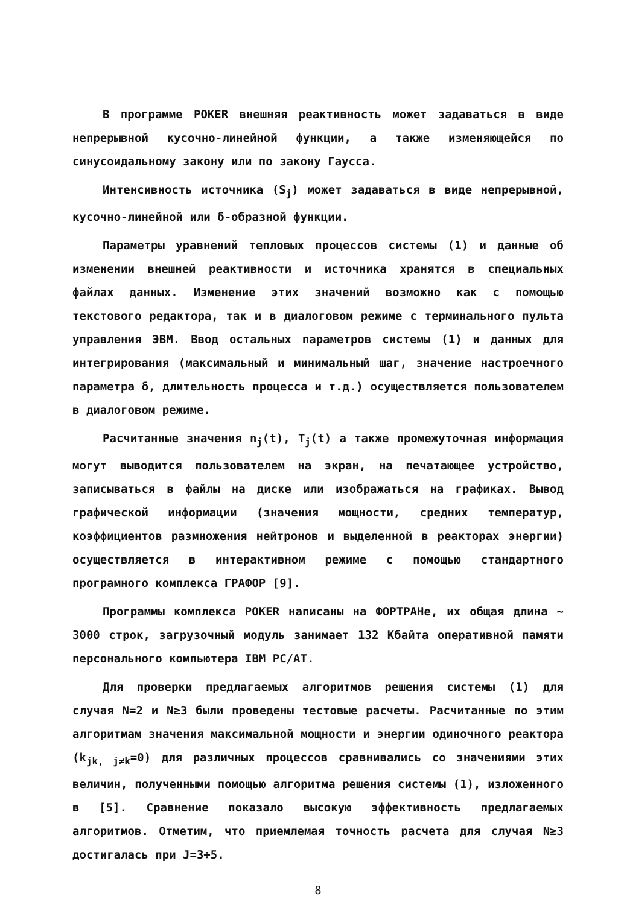В программе POKER внешняя реактивность может задаваться в виде непрерывной кусочно-линейной функции, а также изменяющейся по синусоидальному закону или по закону Гаусса.
Интенсивность источника (S<sub>j</sub>) может задаваться в виде непрерывной, кусочно-линейной или δ-образной функции.
Параметры уравнений тепловых процессов системы (1) и данные об изменении внешней реактивности и источника хранятся в специальных файлах данных. Изменение этих значений возможно как с помощью текстового редактора, так и в диалоговом режиме с терминального пульта управления ЭВМ. Ввод остальных параметров системы (1) и данных для интегрирования (максимальный и минимальный шаг, значение настроечного параметра δ, длительность процесса и т.д.) осуществляется пользователем в диалоговом режиме.
Расчитанные значения n<sub>j</sub>(t), T<sub>j</sub>(t) а также промежуточная информация могут выводится пользователем на экран, на печатающее устройство, записываться в файлы на диске или изображаться на графиках. Вывод графической информации (значения мощности, средних температур, коэффициентов размножения нейтронов и выделенной в реакторах энергии) осуществляется в интерактивном режиме с помощью стандартного програмного комплекса ГРАФОР [9].
Программы комплекса POKER написаны на ФОРТРАНе, их общая длина ~ 3000 строк, загрузочный модуль занимает 132 Кбайта оперативной памяти персонального компьютера IBM PC/AT.
Для проверки предлагаемых алгоритмов решения системы (1) для случая N=2 и N≥3 были проведены тестовые расчеты. Расчитанные по этим алгоритмам значения максимальной мощности и энергии одиночного реактора (k<sub>jk, j≠k</sub>=0) для различных процессов сравнивались со значениями этих величин, полученными помощью алгоритма решения системы (1), изложенного в [5]. Сравнение показало высокую эффективность предлагаемых алгоритмов. Отметим, что приемлемая точность расчета для случая N≥3 достигалась при J=3÷5.
8